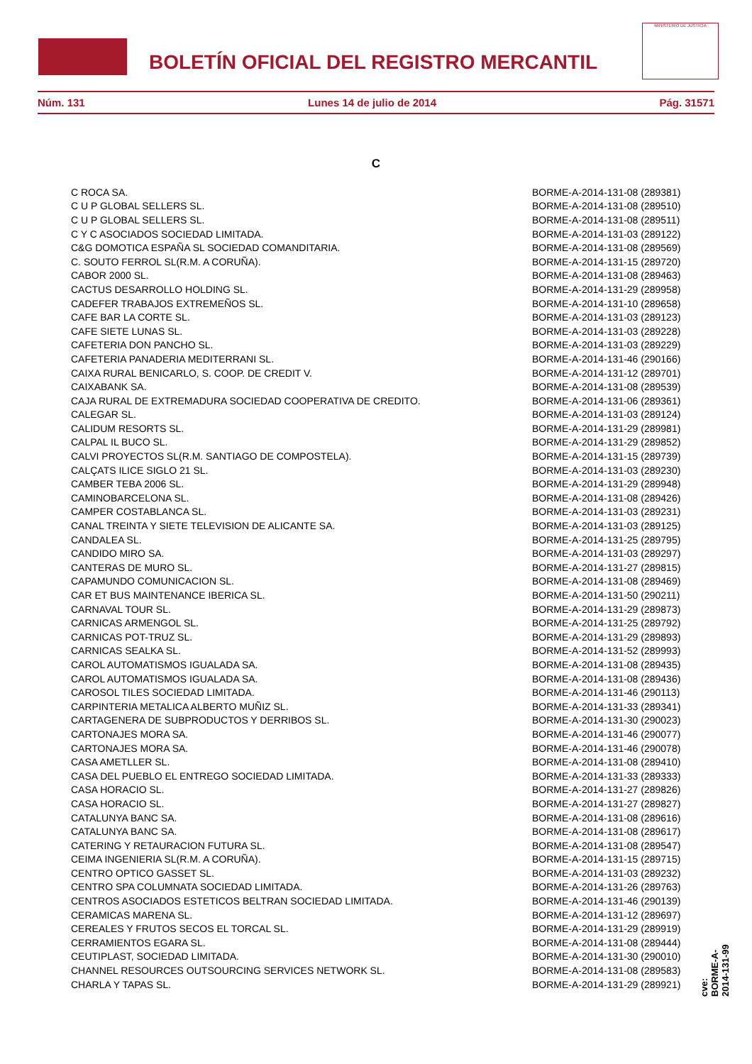BOLETÍN OFICIAL DEL REGISTRO MERCANTIL
MINISTERIO DE JUSTICIA
Núm. 131 Lunes 14 de julio de 2014 Pág. 31571
C
| C ROCA SA. | BORME-A-2014-131-08 (289381) |
| C U P GLOBAL SELLERS SL. | BORME-A-2014-131-08 (289510) |
| C U P GLOBAL SELLERS SL. | BORME-A-2014-131-08 (289511) |
| C Y C ASOCIADOS SOCIEDAD LIMITADA. | BORME-A-2014-131-03 (289122) |
| C&G DOMOTICA ESPAÑA SL SOCIEDAD COMANDITARIA. | BORME-A-2014-131-08 (289569) |
| C. SOUTO FERROL SL(R.M. A CORUÑA). | BORME-A-2014-131-15 (289720) |
| CABOR 2000 SL. | BORME-A-2014-131-08 (289463) |
| CACTUS DESARROLLO HOLDING SL. | BORME-A-2014-131-29 (289958) |
| CADEFER TRABAJOS EXTREMEÑOS SL. | BORME-A-2014-131-10 (289658) |
| CAFE BAR LA CORTE SL. | BORME-A-2014-131-03 (289123) |
| CAFE SIETE LUNAS SL. | BORME-A-2014-131-03 (289228) |
| CAFETERIA DON PANCHO SL. | BORME-A-2014-131-03 (289229) |
| CAFETERIA PANADERIA MEDITERRANI SL. | BORME-A-2014-131-46 (290166) |
| CAIXA RURAL BENICARLO, S. COOP. DE CREDIT V. | BORME-A-2014-131-12 (289701) |
| CAIXABANK SA. | BORME-A-2014-131-08 (289539) |
| CAJA RURAL DE EXTREMADURA SOCIEDAD COOPERATIVA DE CREDITO. | BORME-A-2014-131-06 (289361) |
| CALEGAR SL. | BORME-A-2014-131-03 (289124) |
| CALIDUM RESORTS SL. | BORME-A-2014-131-29 (289981) |
| CALPAL IL BUCO SL. | BORME-A-2014-131-29 (289852) |
| CALVI PROYECTOS SL(R.M. SANTIAGO DE COMPOSTELA). | BORME-A-2014-131-15 (289739) |
| CALÇATS ILICE SIGLO 21 SL. | BORME-A-2014-131-03 (289230) |
| CAMBER TEBA 2006 SL. | BORME-A-2014-131-29 (289948) |
| CAMINOBARCELONA SL. | BORME-A-2014-131-08 (289426) |
| CAMPER COSTABLANCA SL. | BORME-A-2014-131-03 (289231) |
| CANAL TREINTA Y SIETE TELEVISION DE ALICANTE SA. | BORME-A-2014-131-03 (289125) |
| CANDALEA SL. | BORME-A-2014-131-25 (289795) |
| CANDIDO MIRO SA. | BORME-A-2014-131-03 (289297) |
| CANTERAS DE MURO SL. | BORME-A-2014-131-27 (289815) |
| CAPAMUNDO COMUNICACION SL. | BORME-A-2014-131-08 (289469) |
| CAR ET BUS MAINTENANCE IBERICA SL. | BORME-A-2014-131-50 (290211) |
| CARNAVAL TOUR SL. | BORME-A-2014-131-29 (289873) |
| CARNICAS ARMENGOL SL. | BORME-A-2014-131-25 (289792) |
| CARNICAS POT-TRUZ SL. | BORME-A-2014-131-29 (289893) |
| CARNICAS SEALKA SL. | BORME-A-2014-131-52 (289993) |
| CAROL AUTOMATISMOS IGUALADA SA. | BORME-A-2014-131-08 (289435) |
| CAROL AUTOMATISMOS IGUALADA SA. | BORME-A-2014-131-08 (289436) |
| CAROSOL TILES SOCIEDAD LIMITADA. | BORME-A-2014-131-46 (290113) |
| CARPINTERIA METALICA ALBERTO MUÑIZ SL. | BORME-A-2014-131-33 (289341) |
| CARTAGENERA DE SUBPRODUCTOS Y DERRIBOS SL. | BORME-A-2014-131-30 (290023) |
| CARTONAJES MORA SA. | BORME-A-2014-131-46 (290077) |
| CARTONAJES MORA SA. | BORME-A-2014-131-46 (290078) |
| CASA AMETLLER SL. | BORME-A-2014-131-08 (289410) |
| CASA DEL PUEBLO EL ENTREGO SOCIEDAD LIMITADA. | BORME-A-2014-131-33 (289333) |
| CASA HORACIO SL. | BORME-A-2014-131-27 (289826) |
| CASA HORACIO SL. | BORME-A-2014-131-27 (289827) |
| CATALUNYA BANC SA. | BORME-A-2014-131-08 (289616) |
| CATALUNYA BANC SA. | BORME-A-2014-131-08 (289617) |
| CATERING Y RETAURACION FUTURA SL. | BORME-A-2014-131-08 (289547) |
| CEIMA INGENIERIA SL(R.M. A CORUÑA). | BORME-A-2014-131-15 (289715) |
| CENTRO OPTICO GASSET SL. | BORME-A-2014-131-03 (289232) |
| CENTRO SPA COLUMNATA SOCIEDAD LIMITADA. | BORME-A-2014-131-26 (289763) |
| CENTROS ASOCIADOS ESTETICOS BELTRAN SOCIEDAD LIMITADA. | BORME-A-2014-131-46 (290139) |
| CERAMICAS MARENA SL. | BORME-A-2014-131-12 (289697) |
| CEREALES Y FRUTOS SECOS EL TORCAL SL. | BORME-A-2014-131-29 (289919) |
| CERRAMIENTOS EGARA SL. | BORME-A-2014-131-08 (289444) |
| CEUTIPLAST, SOCIEDAD LIMITADA. | BORME-A-2014-131-30 (290010) |
| CHANNEL RESOURCES OUTSOURCING SERVICES NETWORK SL. | BORME-A-2014-131-08 (289583) |
| CHARLA Y TAPAS SL. | BORME-A-2014-131-29 (289921) |
cve: BORME-A-2014-131-99